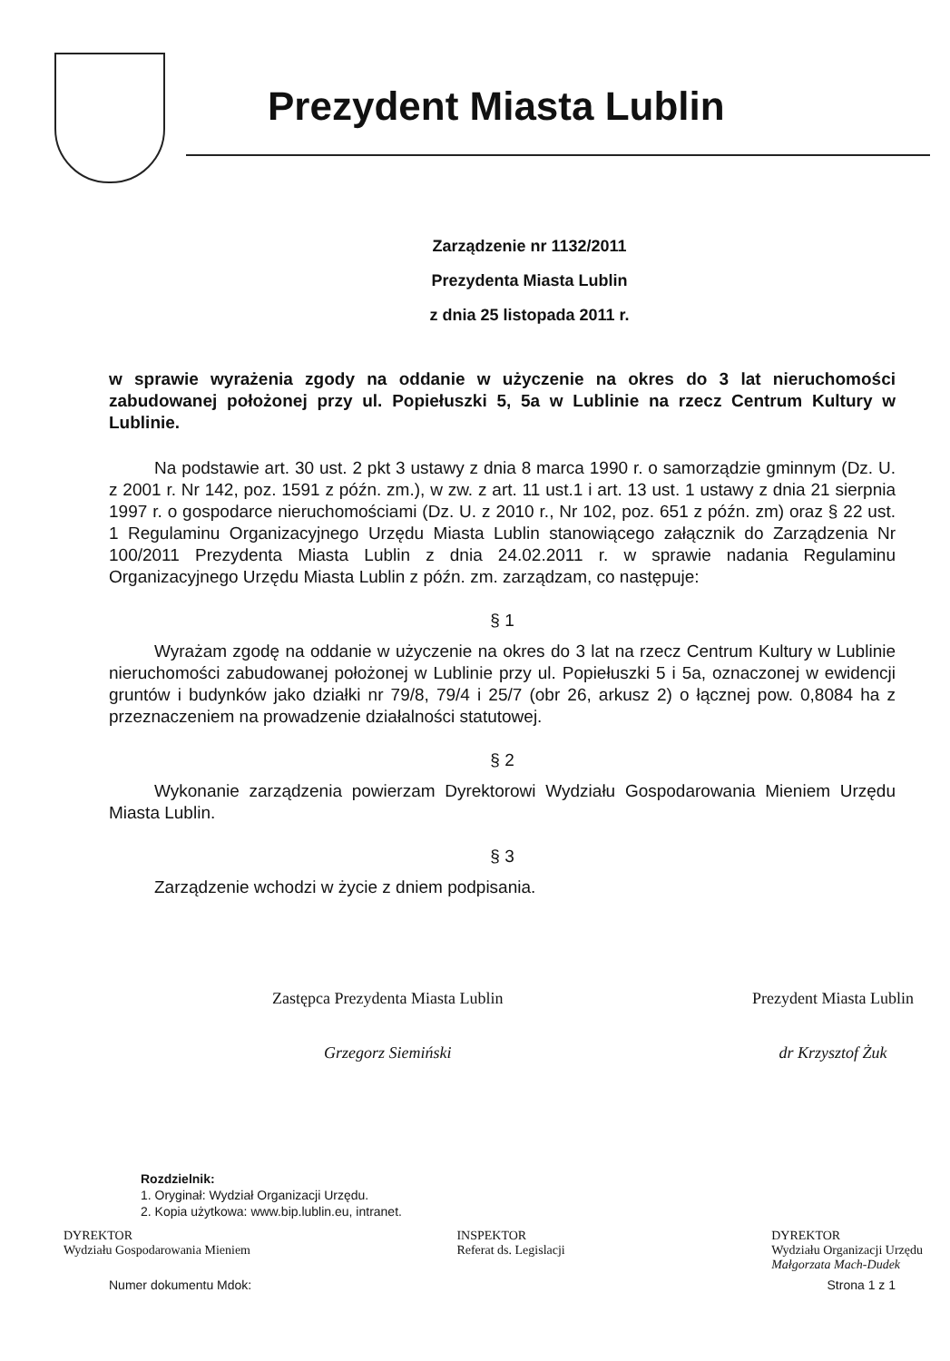Prezydent Miasta Lublin
Zarządzenie nr 1132/2011
Prezydenta Miasta Lublin
z dnia 25 listopada 2011 r.
w sprawie wyrażenia zgody na oddanie w użyczenie na okres do 3 lat nieruchomości zabudowanej położonej przy ul. Popiełuszki 5, 5a w Lublinie na rzecz Centrum Kultury w Lublinie.
Na podstawie art. 30 ust. 2 pkt 3 ustawy z dnia 8 marca 1990 r. o samorządzie gminnym (Dz. U. z 2001 r. Nr 142, poz. 1591 z późn. zm.), w zw. z art. 11 ust.1 i art. 13 ust. 1 ustawy z dnia 21 sierpnia 1997 r. o gospodarce nieruchomościami (Dz. U. z 2010 r., Nr 102, poz. 651 z późn. zm) oraz § 22 ust. 1 Regulaminu Organizacyjnego Urzędu Miasta Lublin stanowiącego załącznik do Zarządzenia Nr 100/2011 Prezydenta Miasta Lublin z dnia 24.02.2011 r. w sprawie nadania Regulaminu Organizacyjnego Urzędu Miasta Lublin z późn. zm. zarządzam, co następuje:
§ 1
Wyrażam zgodę na oddanie w użyczenie na okres do 3 lat na rzecz Centrum Kultury w Lublinie nieruchomości zabudowanej położonej w Lublinie przy ul. Popiełuszki 5 i 5a, oznaczonej w ewidencji gruntów i budynków jako działki nr 79/8, 79/4 i 25/7 (obr 26, arkusz 2) o łącznej pow. 0,8084 ha z przeznaczeniem na prowadzenie działalności statutowej.
§ 2
Wykonanie zarządzenia powierzam Dyrektorowi Wydziału Gospodarowania Mieniem Urzędu Miasta Lublin.
§ 3
Zarządzenie wchodzi w życie z dniem podpisania.
Zastępca Prezydenta Miasta Lublin
Grzegorz Siemiński
Prezydent Miasta Lublin
dr Krzysztof Żuk
Rozdzielnik:
1. Oryginał: Wydział Organizacji Urzędu.
2. Kopia użytkowa: www.bip.lublin.eu, intranet.
DYREKTOR
Wydziału Gospodarowania Mieniem
INSPEKTOR
Referat ds. Legislacji
DYREKTOR
Wydziału Organizacji Urzędu
Małgorzata Mach-Dudek
Numer dokumentu Mdok: Strona 1 z 1